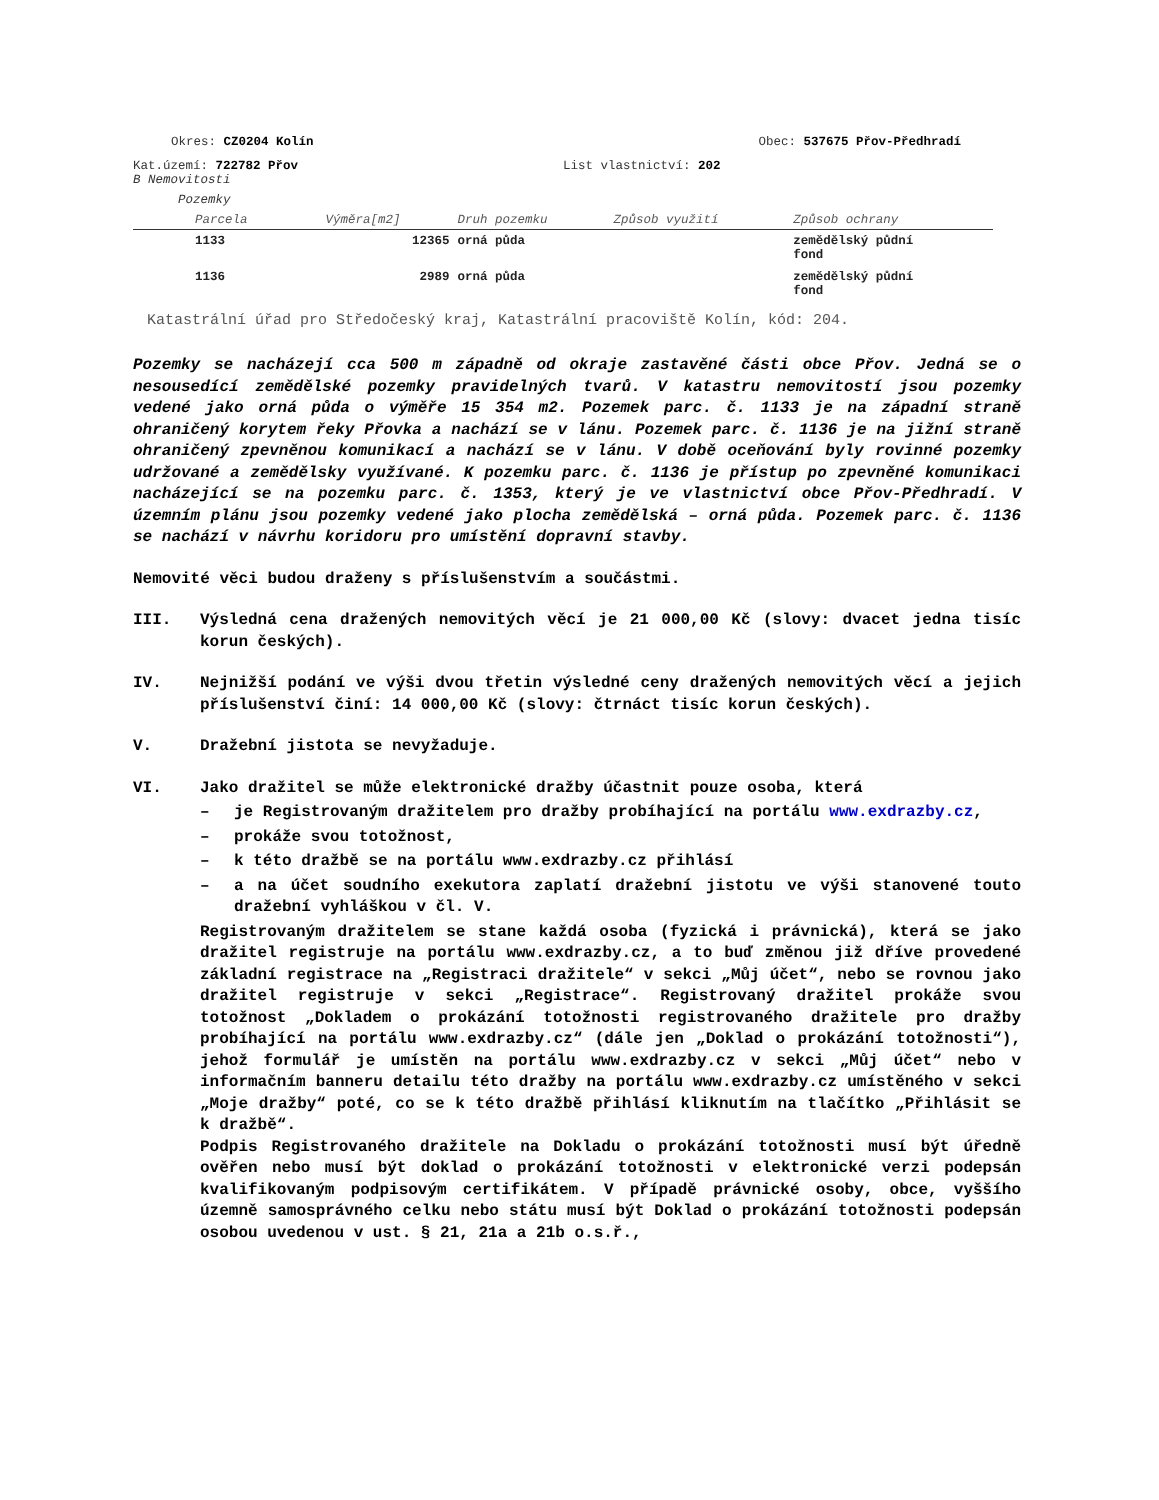Okres: CZ0204 Kolín Obec: 537675 Přov-Předhradí
Kat.území: 722782 Přov List vlastnictví: 202
B Nemovitosti
Pozemky
| Parcela | Výměra[m2] | Druh pozemku | Způsob využití | Způsob ochrany |
| --- | --- | --- | --- | --- |
| 1133 | 12365 | orná půda | | zemědělský půdní fond |
| 1136 | 2989 | orná půda | | zemědělský půdní fond |
Katastrální úřad pro Středočeský kraj, Katastrální pracoviště Kolín, kód: 204.
Pozemky se nacházejí cca 500 m západně od okraje zastavěné části obce Přov. Jedná se o nesousedící zemědělské pozemky pravidelných tvarů. V katastru nemovitostí jsou pozemky vedené jako orná půda o výměře 15 354 m2. Pozemek parc. č. 1133 je na západní straně ohraničený korytem řeky Přovka a nachází se v lánu. Pozemek parc. č. 1136 je na jižní straně ohraničený zpevněnou komunikací a nachází se v lánu. V době oceňování byly rovinné pozemky udržované a zemědělsky využívané. K pozemku parc. č. 1136 je přístup po zpevněné komunikaci nacházející se na pozemku parc. č. 1353, který je ve vlastnictví obce Přov-Předhradí. V územním plánu jsou pozemky vedené jako plocha zemědělská – orná půda. Pozemek parc. č. 1136 se nachází v návrhu koridoru pro umístění dopravní stavby.
Nemovité věci budou draženy s příslušenstvím a součástmi.
III. Výsledná cena dražených nemovitých věcí je 21 000,00 Kč (slovy: dvacet jedna tisíc korun českých).
IV. Nejnižší podání ve výši dvou třetin výsledné ceny dražených nemovitých věcí a jejich příslušenství činí: 14 000,00 Kč (slovy: čtrnáct tisíc korun českých).
V. Dražební jistota se nevyžaduje.
VI. Jako dražitel se může elektronické dražby účastnit pouze osoba, která
– je Registrovaným dražitelem pro dražby probíhající na portálu www.exdrazby.cz,
– prokáže svou totožnost,
– k této dražbě se na portálu www.exdrazby.cz přihlásí
– a na účet soudního exekutora zaplatí dražební jistotu ve výši stanovené touto dražební vyhláškou v čl. V.
Registrovaným dražitelem se stane každá osoba (fyzická i právnická), která se jako dražitel registruje na portálu www.exdrazby.cz, a to buď změnou již dříve provedené základní registrace na „Registraci dražitele“ v sekci „Můj účet“, nebo se rovnou jako dražitel registruje v sekci „Registrace“. Registrovaný dražitel prokáže svou totožnost „Dokladem o prokázání totožnosti registrovaného dražitele pro dražby probíhající na portálu www.exdrazby.cz“ (dále jen „Doklad o prokázání totožnosti“), jehož formulář je umístěn na portálu www.exdrazby.cz v sekci „Můj účet“ nebo v informačním banneru detailu této dražby na portálu www.exdrazby.cz umístěného v sekci „Moje dražby“ poté, co se k této dražbě přihlásí kliknutím na tlačítko „Přihlásit se k dražbě“.
Podpis Registrovaného dražitele na Dokladu o prokázání totožnosti musí být úředně ověřen nebo musí být doklad o prokázání totožnosti v elektronické verzi podepsán kvalifikovaným podpisovým certifikátem. V případě právnické osoby, obce, vyššího územně samosprávného celku nebo státu musí být Doklad o prokázání totožnosti podepsán osobou uvedenou v ust. § 21, 21a a 21b o.s.ř.,